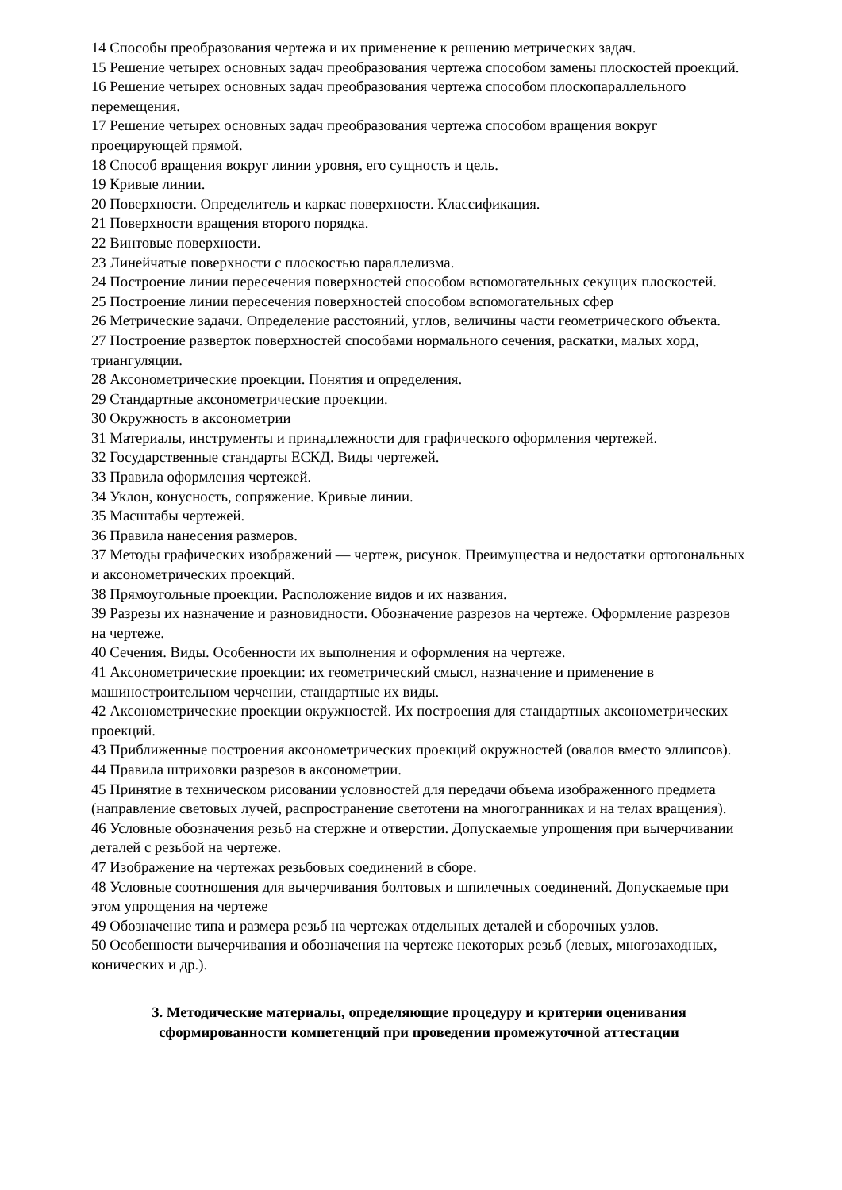14 Способы преобразования чертежа и их применение к решению метрических задач.
15 Решение четырех основных задач преобразования чертежа способом замены плоскостей проекций.
16 Решение четырех основных задач преобразования чертежа способом плоскопараллельного перемещения.
17 Решение четырех основных задач преобразования чертежа способом вращения вокруг проецирующей прямой.
18 Способ вращения вокруг линии уровня, его сущность и цель.
19 Кривые линии.
20 Поверхности. Определитель и каркас поверхности. Классификация.
21 Поверхности вращения второго порядка.
22 Винтовые поверхности.
23 Линейчатые поверхности с плоскостью параллелизма.
24 Построение линии пересечения поверхностей способом вспомогательных секущих плоскостей.
25 Построение линии пересечения поверхностей способом вспомогательных сфер
26 Метрические задачи. Определение расстояний, углов, величины части геометрического объекта.
27 Построение разверток поверхностей способами нормального сечения, раскатки, малых хорд, триангуляции.
28 Аксонометрические проекции. Понятия и определения.
29 Стандартные аксонометрические проекции.
30 Окружность в аксонометрии
31 Материалы, инструменты и принадлежности для графического оформления чертежей.
32 Государственные стандарты ЕСКД. Виды чертежей.
33 Правила оформления чертежей.
34 Уклон, конусность, сопряжение. Кривые линии.
35 Масштабы чертежей.
36 Правила нанесения размеров.
37 Методы графических изображений — чертеж, рисунок. Преимущества и недостатки ортогональных и аксонометрических проекций.
38 Прямоугольные проекции. Расположение видов и их названия.
39 Разрезы их назначение и разновидности. Обозначение разрезов на чертеже. Оформление разрезов на чертеже.
40 Сечения. Виды. Особенности их выполнения и оформления на чертеже.
41 Аксонометрические проекции: их геометрический смысл, назначение и применение в машиностроительном черчении, стандартные их виды.
42 Аксонометрические проекции окружностей. Их построения для стандартных аксонометрических проекций.
43 Приближенные построения аксонометрических проекций окружностей (овалов вместо эллипсов).
44 Правила штриховки разрезов в аксонометрии.
45 Принятие в техническом рисовании условностей для передачи объема изображенного предмета (направление световых лучей, распространение светотени на многогранниках и на телах вращения).
46 Условные обозначения резьб на стержне и отверстии. Допускаемые упрощения при вычерчивании деталей с резьбой на чертеже.
47 Изображение на чертежах резьбовых соединений в сборе.
48 Условные соотношения для вычерчивания болтовых и шпилечных соединений. Допускаемые при этом упрощения на чертеже
49 Обозначение типа и размера резьб на чертежах отдельных деталей и сборочных узлов.
50 Особенности вычерчивания и обозначения на чертеже некоторых резьб (левых, многозаходных, конических и др.).
3. Методические материалы, определяющие процедуру и критерии оценивания сформированности компетенций при проведении промежуточной аттестации